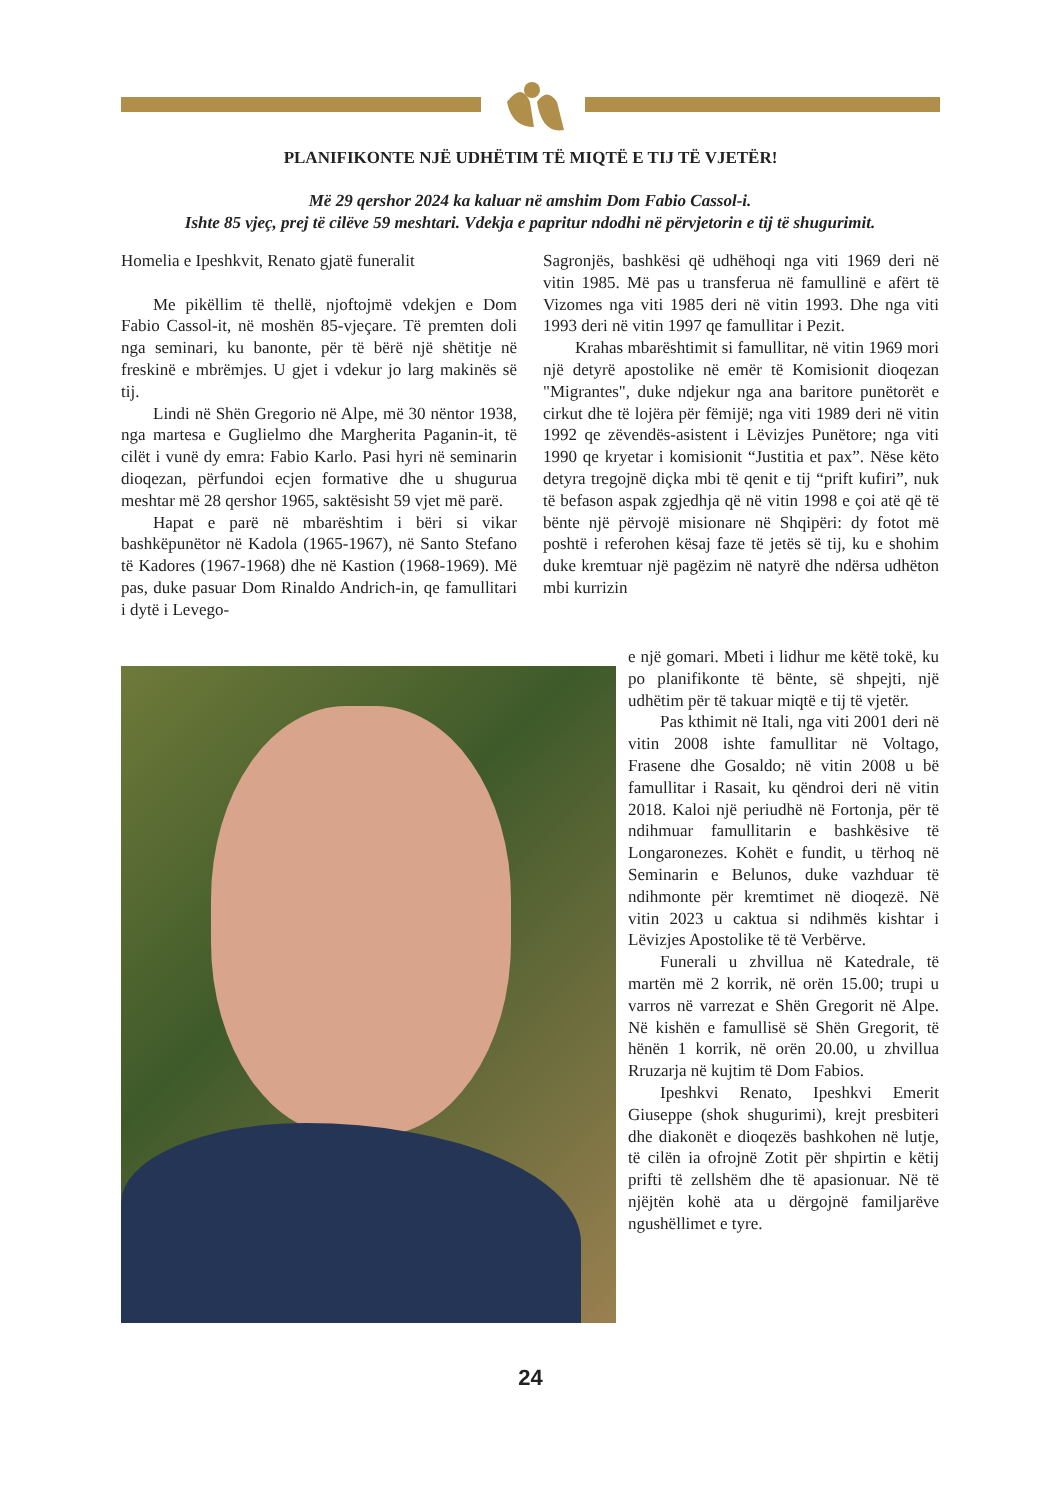PLANIFIKONTE NJË UDHËTIM TË MIQTË E TIJ TË VJETËR!
Më 29 qershor 2024 ka kaluar në amshim Dom Fabio Cassol-i.
Ishte 85 vjeç, prej të cilëve 59 meshtari. Vdekja e papritur ndodhi në përvjetorin e tij të shugurimit.
Homelia e Ipeshkvit, Renato gjatë funeralit
Me pikëllim të thellë, njoftojmë vdekjen e Dom Fabio Cassol-it, në moshën 85-vjeçare. Të premten doli nga seminari, ku banonte, për të bërë një shëtitje në freskinë e mbrëmjes. U gjet i vdekur jo larg makinës së tij.
Lindi në Shën Gregorio në Alpe, më 30 nëntor 1938, nga martesa e Guglielmo dhe Margherita Paganin-it, të cilët i vunë dy emra: Fabio Karlo. Pasi hyri në seminarin dioqezan, përfundoi ecjen formative dhe u shugurua meshtar më 28 qershor 1965, saktësisht 59 vjet më parë.
Hapat e parë në mbarështim i bëri si vikar bashkëpunëtor në Kadola (1965-1967), në Santo Stefano të Kadores (1967-1968) dhe në Kastion (1968-1969). Më pas, duke pasuar Dom Rinaldo Andrich-in, qe famullitari i dytë i Levego-
Sagronjës, bashkësi që udhëhoqi nga viti 1969 deri në vitin 1985. Më pas u transferua në famullinë e afërt të Vizomes nga viti 1985 deri në vitin 1993. Dhe nga viti 1993 deri në vitin 1997 qe famullitar i Pezit.
Krahas mbarështimit si famullitar, në vitin 1969 mori një detyrë apostolike në emër të Komisionit dioqezan "Migrantes", duke ndjekur nga ana baritore punëtorët e cirkut dhe të lojëra për fëmijë; nga viti 1989 deri në vitin 1992 qe zëvendës-asistent i Lëvizjes Punëtore; nga viti 1990 qe kryetar i komisionit “Justitia et pax”. Nëse këto detyra tregojnë diçka mbi të qenit e tij “prift kufiri”, nuk të befason aspak zgjedhja që në vitin 1998 e çoi atë që të bënte një përvojë misionare në Shqipëri: dy fotot më poshtë i referohen kësaj faze të jetës së tij, ku e shohim duke kremtuar një pagëzim në natyrë dhe ndërsa udhëton mbi kurrizin
e një gomari. Mbeti i lidhur me këtë tokë, ku po planifikonte të bënte, së shpejti, një udhëtim për të takuar miqtë e tij të vjetër.
Pas kthimit në Itali, nga viti 2001 deri në vitin 2008 ishte famullitar në Voltago, Frasene dhe Gosaldo; në vitin 2008 u bë famullitar i Rasait, ku qëndroi deri në vitin 2018. Kaloi një periudhë në Fortonja, për të ndihmuar famullitarin e bashkësive të Longaronezes. Kohët e fundit, u tërhoq në Seminarin e Belunos, duke vazhduar të ndihmonte për kremtimet në dioqezë. Në vitin 2023 u caktua si ndihmës kishtar i Lëvizjes Apostolike të të Verbërve.
Funerali u zhvillua në Katedrale, të martën më 2 korrik, në orën 15.00; trupi u varros në varrezat e Shën Gregorit në Alpe. Në kishën e famullisë së Shën Gregorit, të hënën 1 korrik, në orën 20.00, u zhvillua Rruzarja në kujtim të Dom Fabios.
Ipeshkvi Renato, Ipeshkvi Emerit Giuseppe (shok shugurimi), krejt presbiteri dhe diakonët e dioqezës bashkohen në lutje, të cilën ia ofrojnë Zotit për shpirtin e këtij prifti të zellshëm dhe të apasionuar. Në të njëjtën kohë ata u dërgojnë familjarëve ngushëllimet e tyre.
24